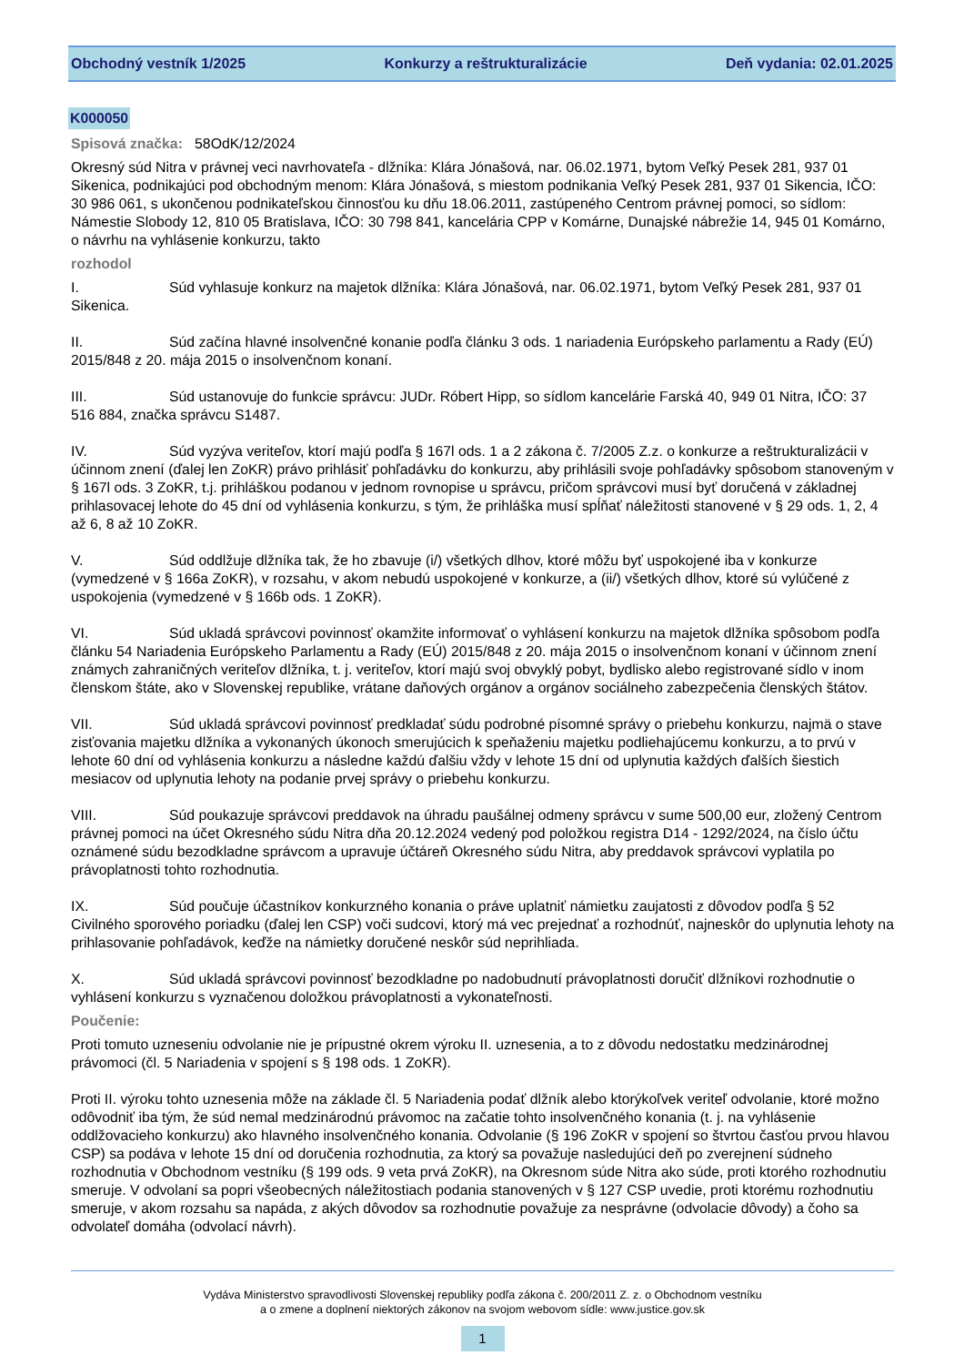Obchodný vestník 1/2025 Konkurzy a reštrukturalizácie Deň vydania: 02.01.2025
K000050
Spisová značka: 58OdK/12/2024
Okresný súd Nitra v právnej veci navrhovateľa - dlžníka: Klára Jónašová, nar. 06.02.1971, bytom Veľký Pesek 281, 937 01 Sikenica, podnikajúci pod obchodným menom: Klára Jónašová, s miestom podnikania Veľký Pesek 281, 937 01 Sikencia, IČO: 30 986 061, s ukončenou podnikateľskou činnosťou ku dňu 18.06.2011, zastúpeného Centrom právnej pomoci, so sídlom: Námestie Slobody 12, 810 05 Bratislava, IČO: 30 798 841, kancelária CPP v Komárne, Dunajské nábrežie 14, 945 01 Komárno, o návrhu na vyhlásenie konkurzu, takto
rozhodol
I. Súd vyhlasuje konkurz na majetok dlžníka: Klára Jónašová, nar. 06.02.1971, bytom Veľký Pesek 281, 937 01 Sikenica.
II. Súd začína hlavné insolvenčné konanie podľa článku 3 ods. 1 nariadenia Európskeho parlamentu a Rady (EÚ) 2015/848 z 20. mája 2015 o insolvenčnom konaní.
III. Súd ustanovuje do funkcie správcu: JUDr. Róbert Hipp, so sídlom kancelárie Farská 40, 949 01 Nitra, IČO: 37 516 884, značka správcu S1487.
IV. Súd vyzýva veriteľov, ktorí majú podľa § 167l ods. 1 a 2 zákona č. 7/2005 Z.z. o konkurze a reštrukturalizácii v účinnom znení (ďalej len ZoKR) právo prihlásiť pohľadávku do konkurzu, aby prihlásili svoje pohľadávky spôsobom stanoveným v § 167l ods. 3 ZoKR, t.j. prihláškou podanou v jednom rovnopise u správcu, pričom správcovi musí byť doručená v základnej prihlasovacej lehote do 45 dní od vyhlásenia konkurzu, s tým, že prihláška musí spĺňať náležitosti stanovené v § 29 ods. 1, 2, 4 až 6, 8 až 10 ZoKR.
V. Súd oddlžuje dlžníka tak, že ho zbavuje (i/) všetkých dlhov, ktoré môžu byť uspokojené iba v konkurze (vymedzené v § 166a ZoKR), v rozsahu, v akom nebudú uspokojené v konkurze, a (ii/) všetkých dlhov, ktoré sú vylúčené z uspokojenia (vymedzené v § 166b ods. 1 ZoKR).
VI. Súd ukladá správcovi povinnosť okamžite informovať o vyhlásení konkurzu na majetok dlžníka spôsobom podľa článku 54 Nariadenia Európskeho Parlamentu a Rady (EÚ) 2015/848 z 20. mája 2015 o insolvenčnom konaní v účinnom znení známych zahraničných veriteľov dlžníka, t. j. veriteľov, ktorí majú svoj obvyklý pobyt, bydlisko alebo registrované sídlo v inom členskom štáte, ako v Slovenskej republike, vrátane daňových orgánov a orgánov sociálneho zabezpečenia členských štátov.
VII. Súd ukladá správcovi povinnosť predkladať súdu podrobné písomné správy o priebehu konkurzu, najmä o stave zisťovania majetku dlžníka a vykonaných úkonoch smerujúcich k speňaženiu majetku podliehajúcemu konkurzu, a to prvú v lehote 60 dní od vyhlásenia konkurzu a následne každú ďalšiu vždy v lehote 15 dní od uplynutia každých ďalších šiestich mesiacov od uplynutia lehoty na podanie prvej správy o priebehu konkurzu.
VIII. Súd poukazuje správcovi preddavok na úhradu paušálnej odmeny správcu v sume 500,00 eur, zložený Centrom právnej pomoci na účet Okresného súdu Nitra dňa 20.12.2024 vedený pod položkou registra D14 - 1292/2024, na číslo účtu oznámené súdu bezodkladne správcom a upravuje účtáreň Okresného súdu Nitra, aby preddavok správcovi vyplatila po právoplatnosti tohto rozhodnutia.
IX. Súd poučuje účastníkov konkurzného konania o práve uplatniť námietku zaujatosti z dôvodov podľa § 52 Civilného sporového poriadku (ďalej len CSP) voči sudcovi, ktorý má vec prejednať a rozhodnúť, najneskôr do uplynutia lehoty na prihlasovanie pohľadávok, keďže na námietky doručené neskôr súd neprihliada.
X. Súd ukladá správcovi povinnosť bezodkladne po nadobudnutí právoplatnosti doručiť dlžníkovi rozhodnutie o vyhlásení konkurzu s vyznačenou doložkou právoplatnosti a vykonateľnosti.
Poučenie:
Proti tomuto uzneseniu odvolanie nie je prípustné okrem výroku II. uznesenia, a to z dôvodu nedostatku medzinárodnej právomoci (čl. 5 Nariadenia v spojení s § 198 ods. 1 ZoKR).
Proti II. výroku tohto uznesenia môže na základe čl. 5 Nariadenia podať dlžník alebo ktorýkoľvek veriteľ odvolanie, ktoré možno odôvodniť iba tým, že súd nemal medzinárodnú právomoc na začatie tohto insolvenčného konania (t. j. na vyhlásenie oddlžovacieho konkurzu) ako hlavného insolvenčného konania. Odvolanie (§ 196 ZoKR v spojení so štvrtou časťou prvou hlavou CSP) sa podáva v lehote 15 dní od doručenia rozhodnutia, za ktorý sa považuje nasledujúci deň po zverejnení súdneho rozhodnutia v Obchodnom vestníku (§ 199 ods. 9 veta prvá ZoKR), na Okresnom súde Nitra ako súde, proti ktorého rozhodnutiu smeruje. V odvolaní sa popri všeobecných náležitostiach podania stanovených v § 127 CSP uvedie, proti ktorému rozhodnutiu smeruje, v akom rozsahu sa napáda, z akých dôvodov sa rozhodnutie považuje za nesprávne (odvolacie dôvody) a čoho sa odvolateľ domáha (odvolací návrh).
Vydáva Ministerstvo spravodlivosti Slovenskej republiky podľa zákona č. 200/2011 Z. z. o Obchodnom vestníku
a o zmene a doplnení niektorých zákonov na svojom webovom sídle: www.justice.gov.sk
1